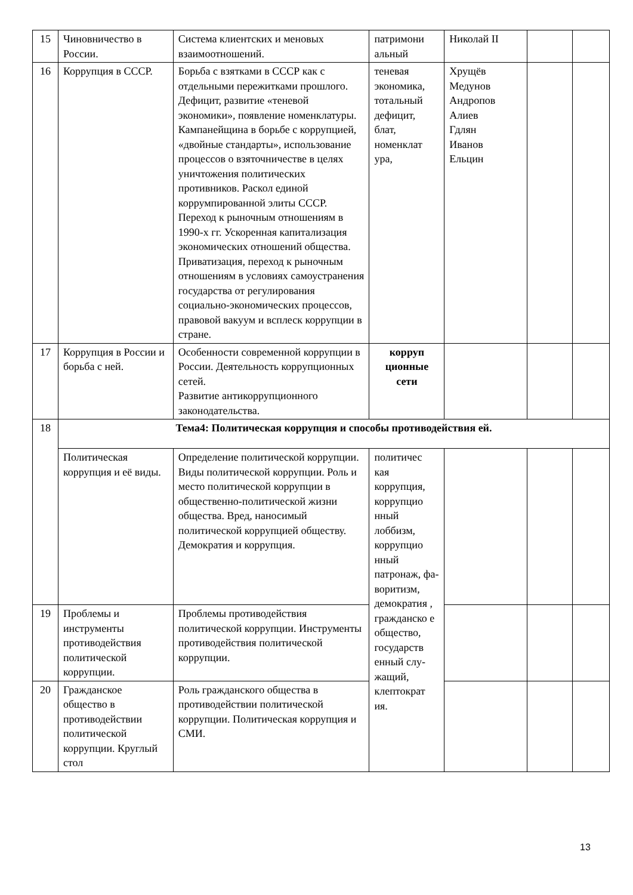| 15 | Чиновничество в России. | Система клиентских и меновых взаимоотношений. | патримони альный | Николай II | | |
| 16 | Коррупция в СССР. | Борьба с взятками в СССР как с отдельными пережитками прошлого. Дефицит, развитие «теневой экономики», появление номенклатуры. Кампанейщина в борьбе с коррупцией, «двойные стандарты», использование процессов о взяточничестве в целях уничтожения политических противников. Раскол единой коррумпированной элиты СССР. Переход к рыночным отношениям в 1990-х гг. Ускоренная капитализация экономических отношений общества. Приватизация, переход к рыночным отношениям в условиях самоустранения государства от регулирования социально-экономических процессов, правовой вакуум и всплеск коррупции в стране. | теневая экономика, тотальный дефицит, блат, номенклат ура, | Хрущёв Медунов Андропов Алиев Гдлян Иванов Ельцин | | |
| 17 | Коррупция в России и борьба с ней. | Особенности современной коррупции в России. Деятельность коррупционных сетей. Развитие антикоррупционного законодательства. | корруп ционные сети | | | |
| 18 | Тема4: Политическая коррупция и способы противодействия ей. | | | | | |
| | Политическая коррупция и её виды. | Определение политической коррупции. Виды политической коррупции. Роль и место политической коррупции в общественно-политической жизни общества. Вред, наносимый политической коррупцией обществу. Демократия и коррупция. | политичес кая коррупция, коррупцио нный лоббизм, коррупцио нный патронаж, фа-воритизм, демократия , гражданско е общество, государств енный слу-жащий, клептократ ия. | | | |
| 19 | Проблемы и инструменты противодействия политической коррупции. | Проблемы противодействия политической коррупции. Инструменты противодействия политической коррупции. | | | | |
| 20 | Гражданское общество в противодействии политической коррупции. Круглый стол | Роль гражданского общества в противодействии политической коррупции. Политическая коррупция и СМИ. | | | | |
13